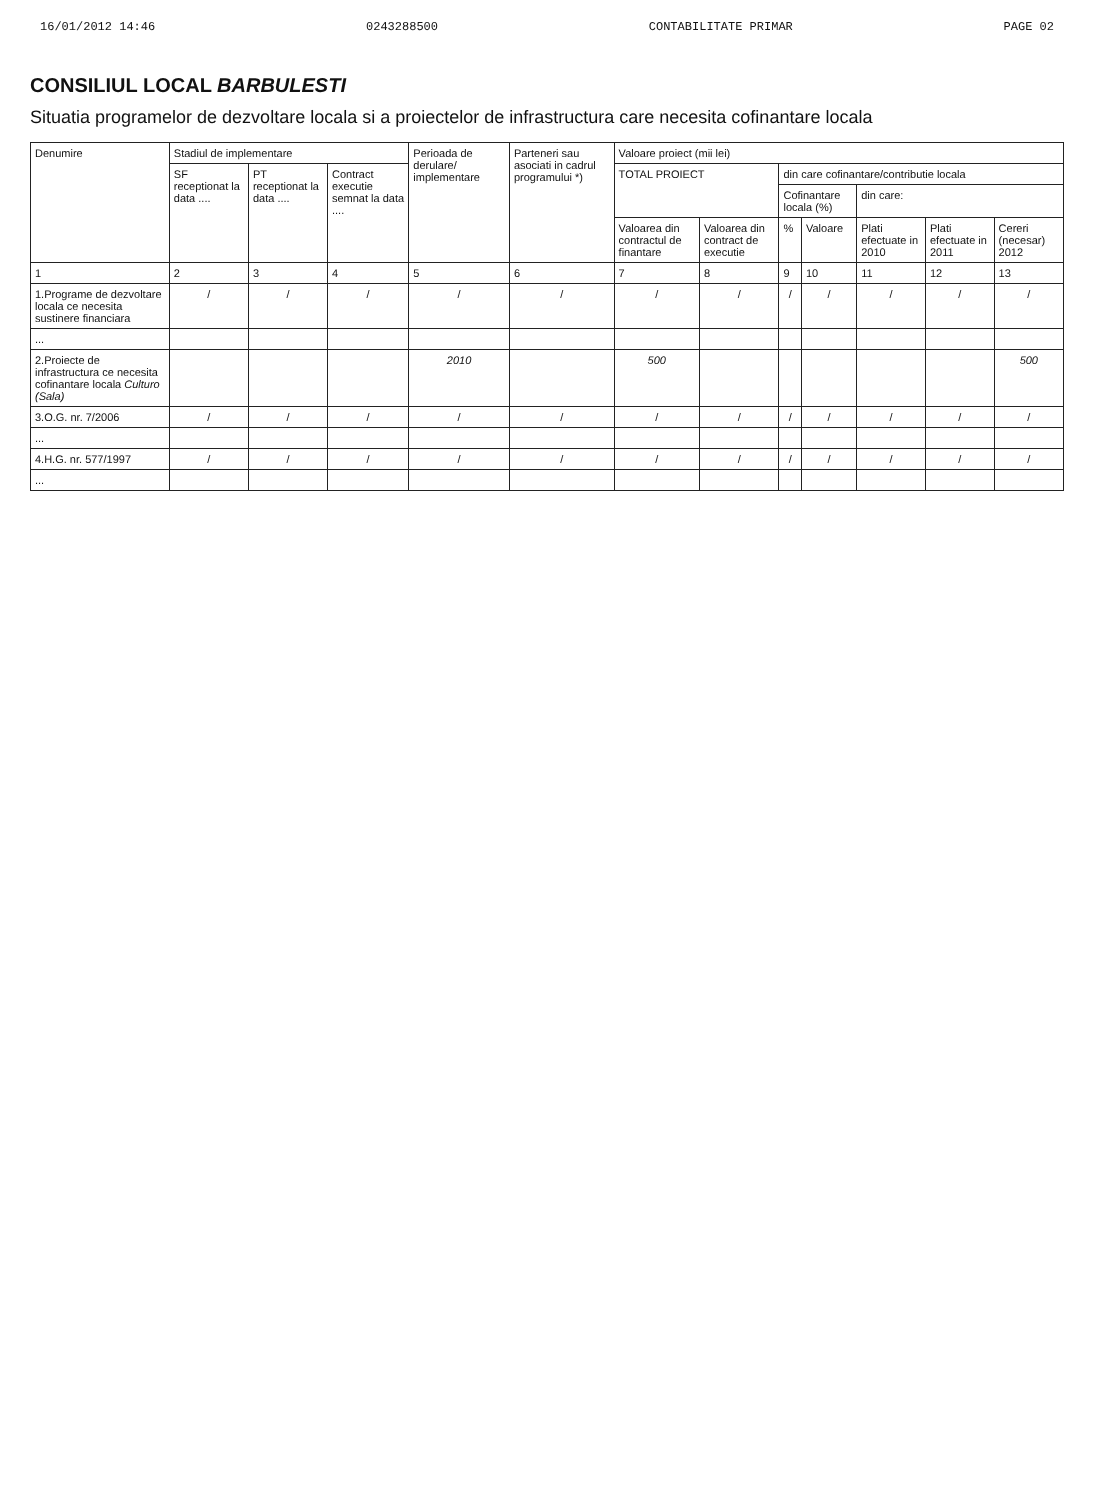16/01/2012 14:46 0243288500 CONTABILITATE PRIMAR PAGE 02
CONSILIUL LOCAL BARBULESTI
Situatia programelor de dezvoltare locala si a proiectelor de infrastructura care necesita cofinantare locala
| Denumire | Stadiul de implementare | | | Perioada de derulare/ implementare | Parteneri sau asociati in cadrul programului *) | Valoare proiect (mii lei) | | | | | | |
| --- | --- | --- | --- | --- | --- | --- | --- | --- | --- | --- | --- | --- |
| | SF receptionat la data .... | PT receptionat la data .... | Contract executie semnat la data .... | | | TOTAL PROIECT | | din care cofinantare/contributie locala | | | | |
| | | | | | | | | Cofinantare locala (%) | | din care: | | |
| | | | | | | Valoarea din contractul de finantare | Valoarea din contract de executie | % | Valoare | Plati efectuate in 2010 | Plati efectuate in 2011 | Cereri (necesar) 2012 |
| 1 | 2 | 3 | 4 | 5 | 6 | 7 | 8 | 9 | 10 | 11 | 12 | 13 |
| 1.Programe de dezvoltare locala ce necesita sustinere financiara | / | / | / | / | / | / | / | / | / | / | / | / |
| ... | | | | | | | | | | | | |
| 2.Proiecte de infrastructura ce necesita cofinantare locala Culturo (Sala) | | | | 2010 | | 500 | | | | | | 500 |
| 3.O.G. nr. 7/2006 | / | / | / | / | / | / | / | / | / | / | / | / |
| ... | | | | | | | | | | | | |
| 4.H.G. nr. 577/1997 | / | / | / | / | / | / | / | / | / | / | / | / |
| ... | | | | | | | | | | | | |